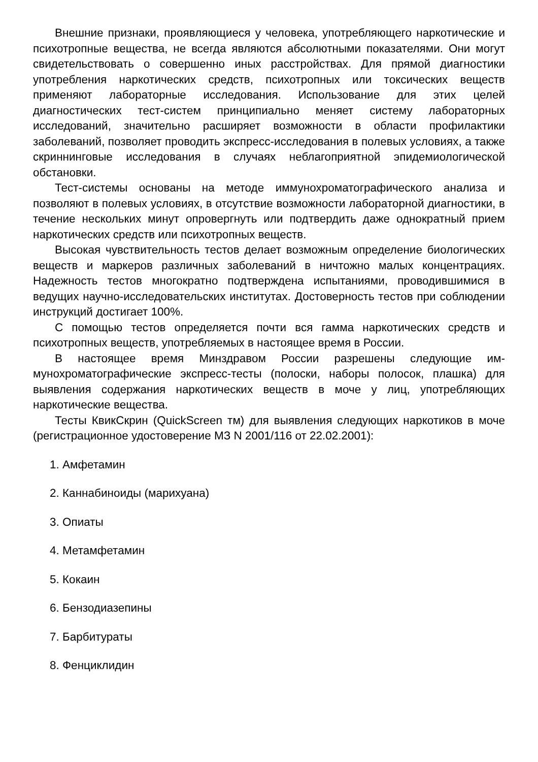Внешние признаки, проявляющиеся у человека, употребляющего наркотические и психотропные вещества, не всегда являются абсолютными показателями. Они могут свидетельствовать о совершенно иных расстройствах. Для прямой диагностики употребления наркотических средств, психотропных или токсических веществ применяют лабораторные исследования. Использование для этих целей диагностических тест-систем принципиально меняет систему лабораторных исследований, значительно расширяет возможности в области профилактики заболеваний, позволяет проводить экспресс-исследования в полевых условиях, а также скриннинговые исследования в случаях неблагоприятной эпидемиологической обстановки.
Тест-системы основаны на методе иммунохроматографического анализа и позволяют в полевых условиях, в отсутствие возможности лабораторной диагностики, в течение нескольких минут опровергнуть или подтвердить даже однократный прием наркотических средств или психотропных веществ.
Высокая чувствительность тестов делает возможным определение биологических веществ и маркеров различных заболеваний в ничтожно малых концентрациях. Надежность тестов многократно подтверждена испытаниями, проводившимися в ведущих научно-исследовательских институтах. Достоверность тестов при соблюдении инструкций достигает 100%.
С помощью тестов определяется почти вся гамма наркотических средств и психотропных веществ, употребляемых в настоящее время в России.
В настоящее время Минздравом России разрешены следующие им-мунохроматографические экспресс-тесты (полоски, наборы полосок, плашка) для выявления содержания наркотических веществ в моче у лиц, употребляющих наркотические вещества.
Тесты КвикСкрин (QuickScreen тм) для выявления следующих наркотиков в моче (регистрационное удостоверение МЗ N 2001/116 от 22.02.2001):
1. Амфетамин
2. Каннабиноиды (марихуана)
3. Опиаты
4. Метамфетамин
5. Кокаин
6. Бензодиазепины
7. Барбитураты
8. Фенциклидин